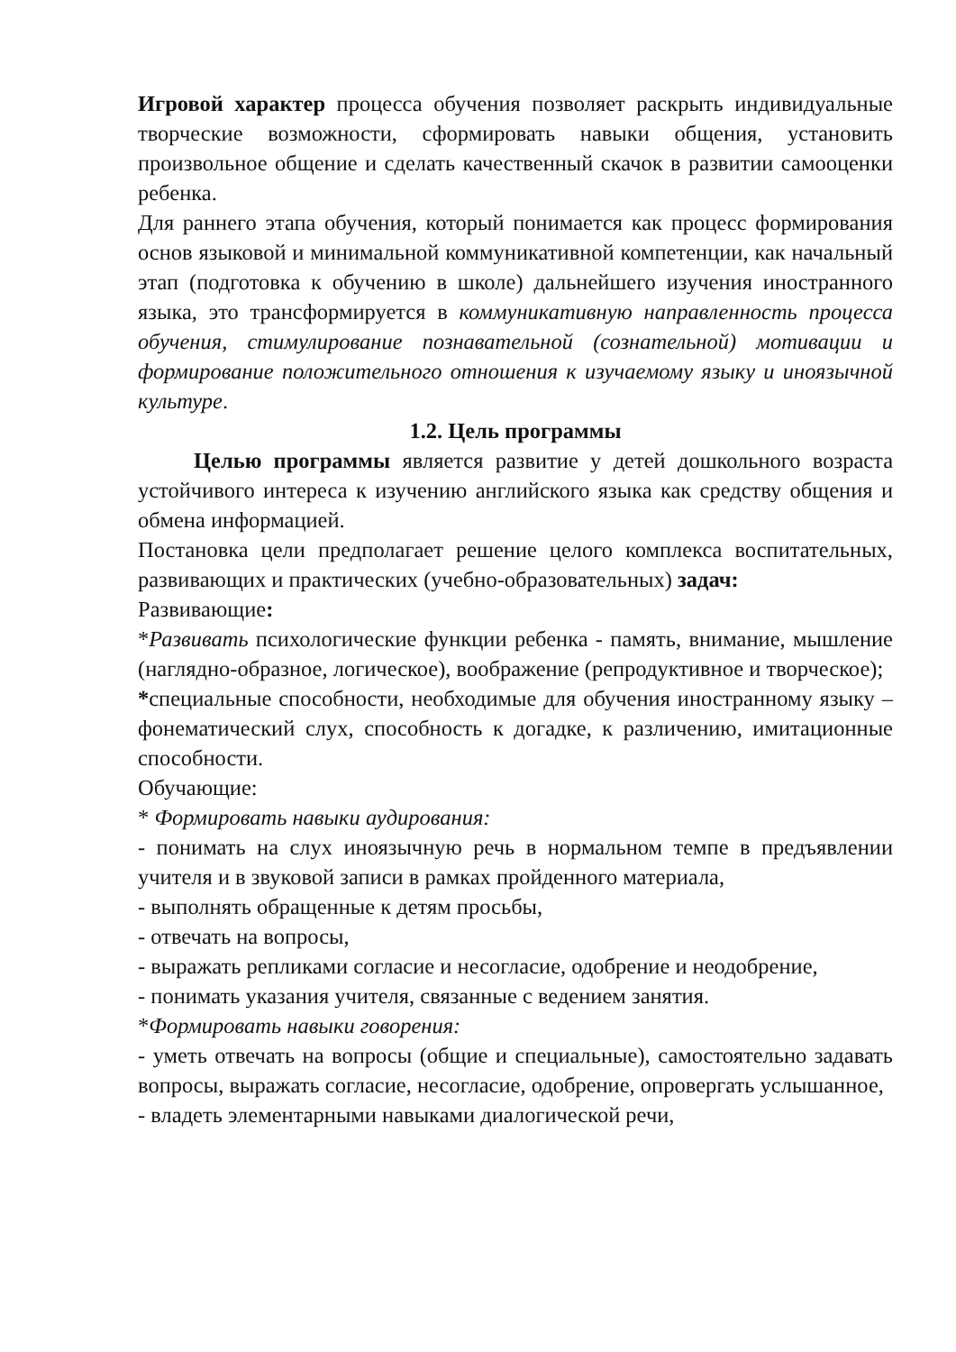Игровой характер процесса обучения позволяет раскрыть индивидуальные творческие возможности, сформировать навыки общения, установить произвольное общение и сделать качественный скачок в развитии самооценки ребенка.
Для раннего этапа обучения, который понимается как процесс формирования основ языковой и минимальной коммуникативной компетенции, как начальный этап (подготовка к обучению в школе) дальнейшего изучения иностранного языка, это трансформируется в коммуникативную направленность процесса обучения, стимулирование познавательной (сознательной) мотивации и формирование положительного отношения к изучаемому языку и иноязычной культуре.
1.2. Цель программы
Целью программы является развитие у детей дошкольного возраста устойчивого интереса к изучению английского языка как средству общения и обмена информацией.
Постановка цели предполагает решение целого комплекса воспитательных, развивающих и практических (учебно-образовательных) задач:
Развивающие:
*Развивать психологические функции ребенка - память, внимание, мышление (наглядно-образное, логическое), воображение (репродуктивное и творческое);
*специальные способности, необходимые для обучения иностранному языку – фонематический слух, способность к догадке, к различению, имитационные способности.
Обучающие:
* Формировать навыки аудирования:
- понимать на слух иноязычную речь в нормальном темпе в предъявлении учителя и в звуковой записи в рамках пройденного материала,
- выполнять обращенные к детям просьбы,
- отвечать на вопросы,
- выражать репликами согласие и несогласие, одобрение и неодобрение,
- понимать указания учителя, связанные с ведением занятия.
*Формировать навыки говорения:
- уметь отвечать на вопросы (общие и специальные), самостоятельно задавать вопросы, выражать согласие, несогласие, одобрение, опровергать услышанное,
- владеть элементарными навыками диалогической речи,